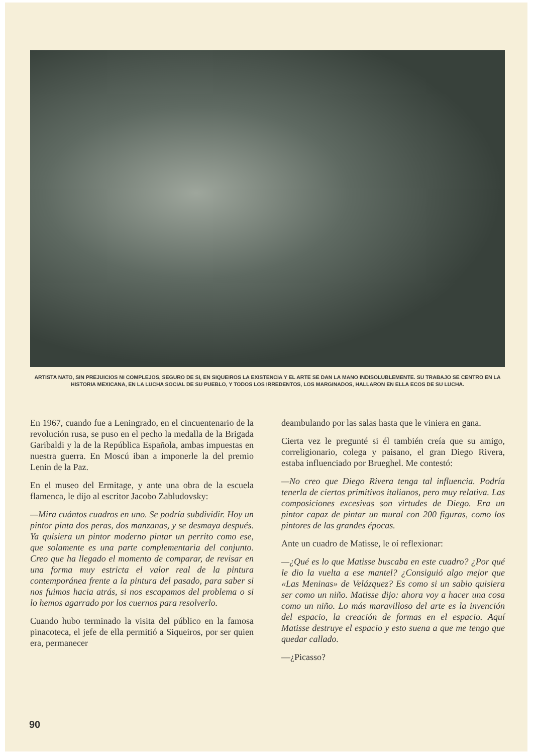ARTISTA NATO, SIN PREJUICIOS NI COMPLEJOS, SEGURO DE SI, EN SIQUEIROS LA EXISTENCIA Y EL ARTE SE DAN LA MANO INDISOLUBLEMENTE. SU TRABAJO SE CENTRO EN LA HISTORIA MEXICANA, EN LA LUCHA SOCIAL DE SU PUEBLO, Y TODOS LOS IRREDENTOS, LOS MARGINADOS, HALLARON EN ELLA ECOS DE SU LUCHA.
En 1967, cuando fue a Leningrado, en el cincuentenario de la revolución rusa, se puso en el pecho la medalla de la Brigada Garibaldi y la de la República Española, ambas impuestas en nuestra guerra. En Moscú iban a imponerle la del premio Lenin de la Paz.
En el museo del Ermitage, y ante una obra de la escuela flamenca, le dijo al escritor Jacobo Zabludovsky:
—Mira cuántos cuadros en uno. Se podría subdividir. Hoy un pintor pinta dos peras, dos manzanas, y se desmaya después. Ya quisiera un pintor moderno pintar un perrito como ese, que solamente es una parte complementaria del conjunto. Creo que ha llegado el momento de comparar, de revisar en una forma muy estricta el valor real de la pintura contemporánea frente a la pintura del pasado, para saber si nos fuimos hacia atrás, si nos escapamos del problema o si lo hemos agarrado por los cuernos para resolverlo.
Cuando hubo terminado la visita del público en la famosa pinacoteca, el jefe de ella permitió a Siqueiros, por ser quien era, permanecer
deambulando por las salas hasta que le viniera en gana.
Cierta vez le pregunté si él también creía que su amigo, correligionario, colega y paisano, el gran Diego Rivera, estaba influenciado por Brueghel. Me contestó:
—No creo que Diego Rivera tenga tal influencia. Podría tenerla de ciertos primitivos italianos, pero muy relativa. Las composiciones excesivas son virtudes de Diego. Era un pintor capaz de pintar un mural con 200 figuras, como los pintores de las grandes épocas.
Ante un cuadro de Matisse, le oí reflexionar:
—¿Qué es lo que Matisse buscaba en este cuadro? ¿Por qué le dio la vuelta a ese mantel? ¿Consiguió algo mejor que «Las Meninas» de Velázquez? Es como si un sabio quisiera ser como un niño. Matisse dijo: ahora voy a hacer una cosa como un niño. Lo más maravilloso del arte es la invención del espacio, la creación de formas en el espacio. Aquí Matisse destruye el espacio y esto suena a que me tengo que quedar callado.
—¿Picasso?
90